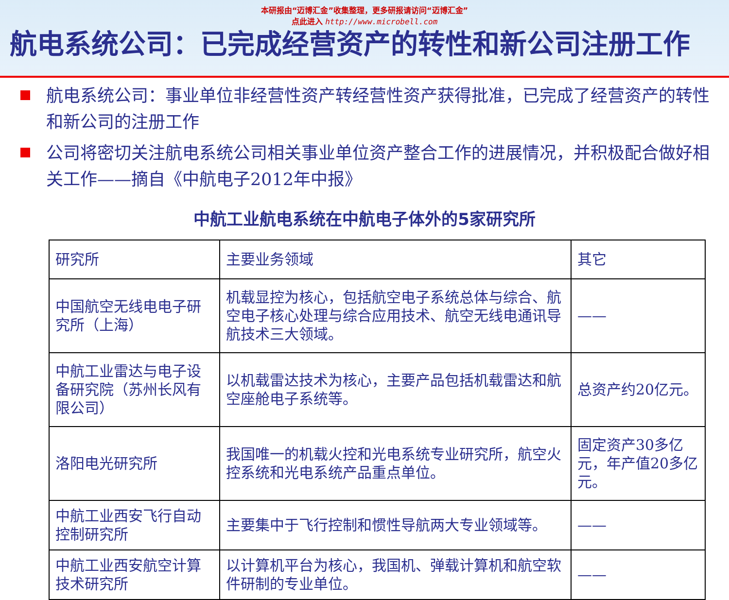本研报由“迈博汇金”收集整理，更多研报请访问“迈博汇金”
点此进入 http://www.microbell.com
航电系统公司：已完成经营资产的转性和新公司注册工作
航电系统公司：事业单位非经营性资产转经营性资产获得批准，已完成了经营资产的转性和新公司的注册工作
公司将密切关注航电系统公司相关事业单位资产整合工作的进展情况，并积极配合做好相关工作——摘自《中航电子2012年中报》
中航工业航电系统在中航电子体外的5家研究所
| 研究所 | 主要业务领域 | 其它 |
| 中国航空无线电电子研究所（上海） | 机载显控为核心，包括航空电子系统总体与综合、航空电子核心处理与综合应用技术、航空无线电通讯导航技术三大领域。 | —— |
| 中航工业雷达与电子设备研究院（苏州长风有限公司） | 以机载雷达技术为核心，主要产品包括机载雷达和航空座舱电子系统等。 | 总资产约20亿元。 |
| 洛阳电光研究所 | 我国唯一的机载火控和光电系统专业研究所，航空火控系统和光电系统产品重点单位。 | 固定资产30多亿元，年产值20多亿元。 |
| 中航工业西安飞行自动控制研究所 | 主要集中于飞行控制和惯性导航两大专业领域等。 | —— |
| 中航工业西安航空计算技术研究所 | 以计算机平台为核心，我国机、弹载计算机和航空软件研制的专业单位。 | —— |